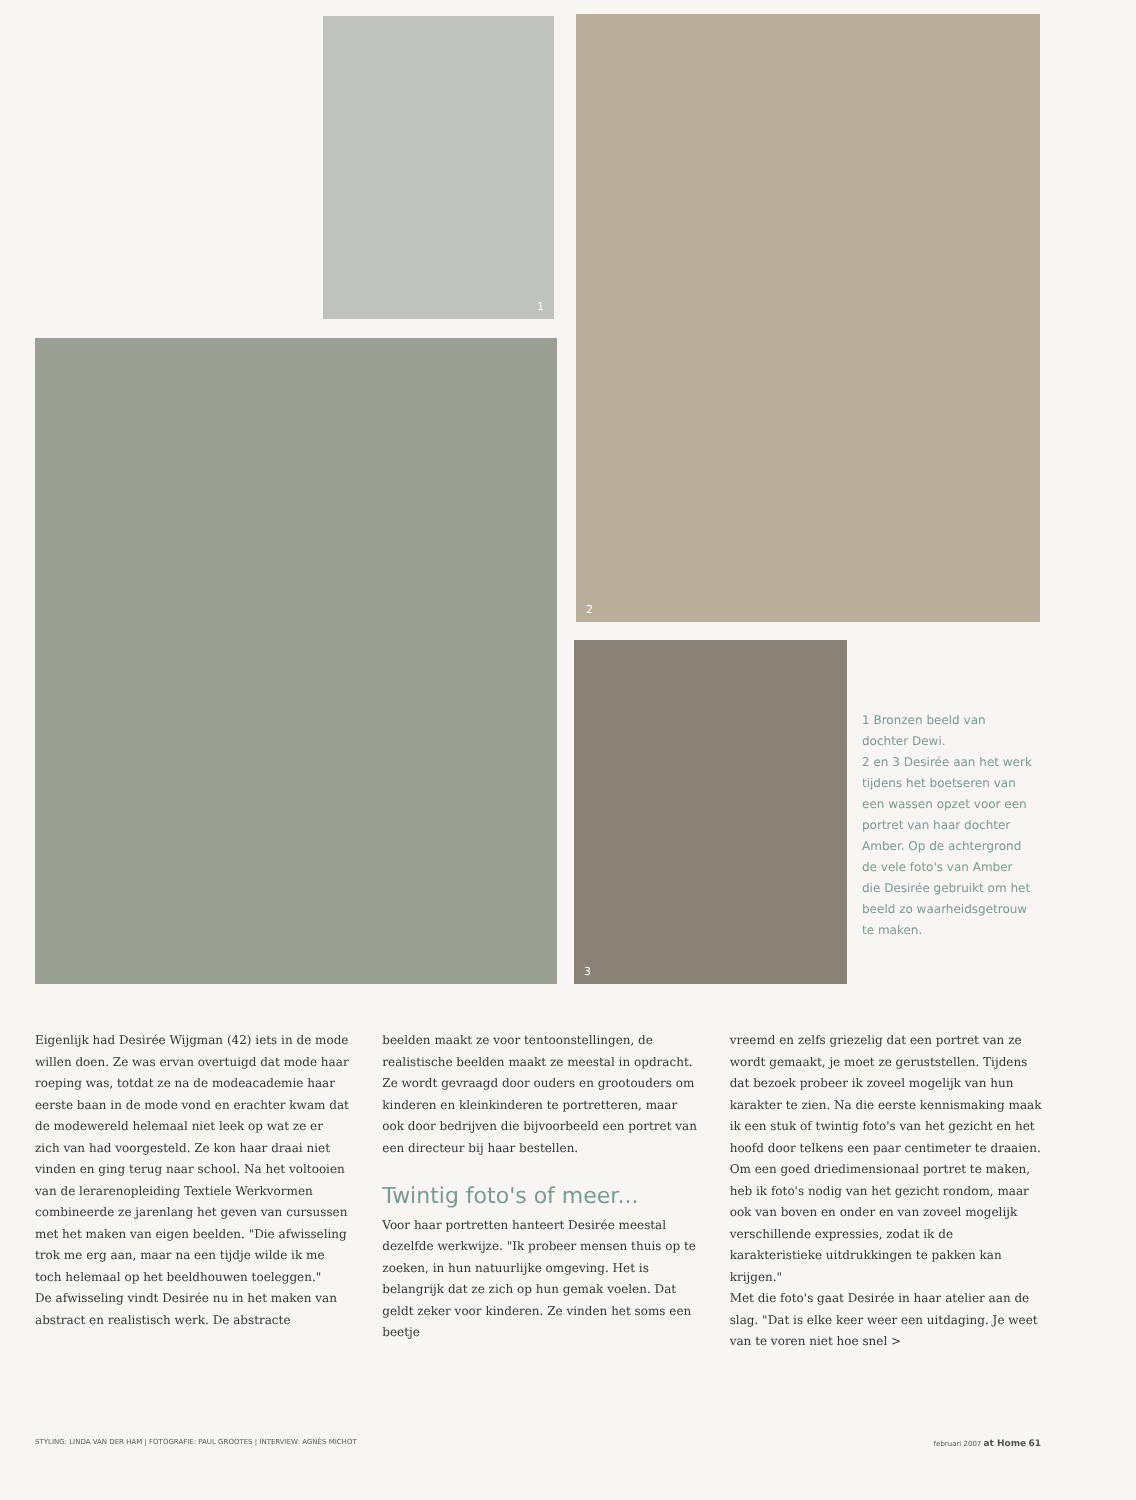1 2
3
1 Bronzen beeld van dochter Dewi.
2 en 3 Desirée aan het werk tijdens het boetseren van een wassen opzet voor een portret van haar dochter Amber. Op de achtergrond de vele foto's van Amber die Desirée gebruikt om het beeld zo waarheidsgetrouw te maken.
Eigenlijk had Desirée Wijgman (42) iets in de mode willen doen. Ze was ervan overtuigd dat mode haar roeping was, totdat ze na de modeacademie haar eerste baan in de mode vond en erachter kwam dat de modewereld helemaal niet leek op wat ze er zich van had voorgesteld. Ze kon haar draai niet vinden en ging terug naar school. Na het voltooien van de lerarenopleiding Textiele Werkvormen combineerde ze jarenlang het geven van cursussen met het maken van eigen beelden. "Die afwisseling trok me erg aan, maar na een tijdje wilde ik me toch helemaal op het beeldhouwen toeleggen."
De afwisseling vindt Desirée nu in het maken van abstract en realistisch werk. De abstracte
beelden maakt ze voor tentoonstellingen, de realistische beelden maakt ze meestal in opdracht. Ze wordt gevraagd door ouders en grootouders om kinderen en kleinkinderen te portretteren, maar ook door bedrijven die bijvoorbeeld een portret van een directeur bij haar bestellen.
Twintig foto's of meer...
Voor haar portretten hanteert Desirée meestal dezelfde werkwijze. "Ik probeer mensen thuis op te zoeken, in hun natuurlijke omgeving. Het is belangrijk dat ze zich op hun gemak voelen. Dat geldt zeker voor kinderen. Ze vinden het soms een beetje
vreemd en zelfs griezelig dat een portret van ze wordt gemaakt, je moet ze geruststellen. Tijdens dat bezoek probeer ik zoveel mogelijk van hun karakter te zien. Na die eerste kennismaking maak ik een stuk of twintig foto's van het gezicht en het hoofd door telkens een paar centimeter te draaien. Om een goed driedimensionaal portret te maken, heb ik foto's nodig van het gezicht rondom, maar ook van boven en onder en van zoveel mogelijk verschillende expressies, zodat ik de karakteristieke uitdrukkingen te pakken kan krijgen."
Met die foto's gaat Desirée in haar atelier aan de slag. "Dat is elke keer weer een uitdaging. Je weet van te voren niet hoe snel >
STYLING: LINDA VAN DER HAM | FOTOGRAFIE: PAUL GROOTES | INTERVIEW: AGNÈS MICHOT februari 2007 at Home 61